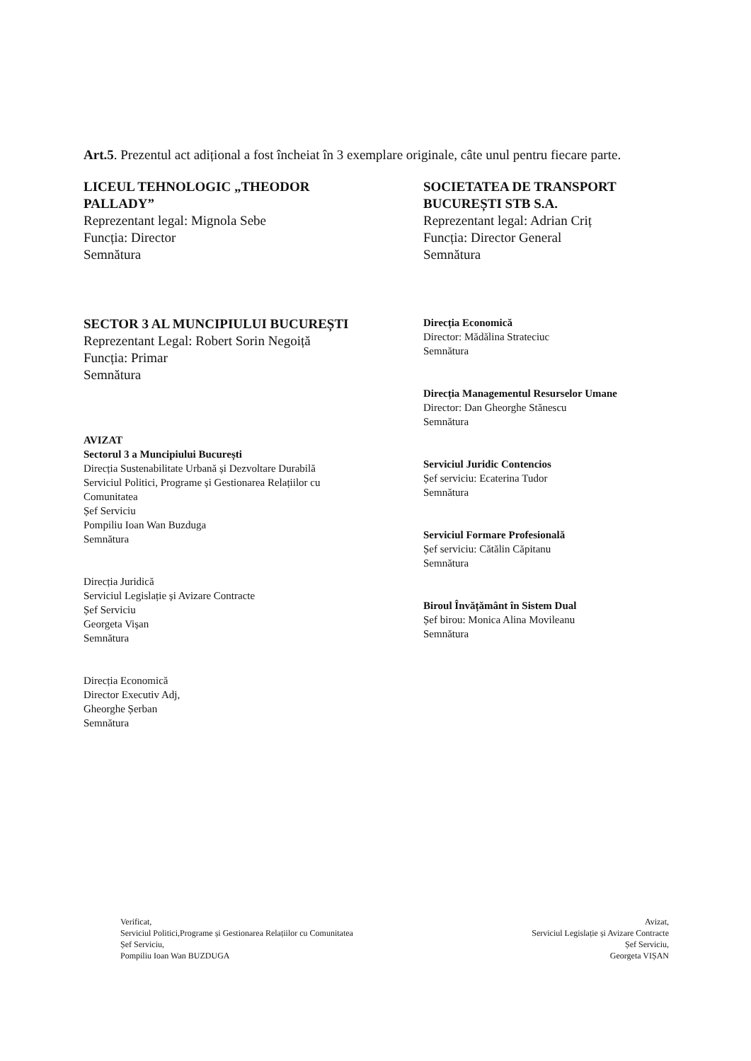Art.5. Prezentul act adițional a fost încheiat în 3 exemplare originale, câte unul pentru fiecare parte.
LICEUL TEHNOLOGIC „THEODOR
PALLADY”
Reprezentant legal: Mignola Sebe
Funcția: Director
Semnătura
SECTOR 3 AL MUNCIPIULUI BUCUREȘTI
Reprezentant Legal: Robert Sorin Negoiță
Funcția: Primar
Semnătura
AVIZAT
Sectorul 3 a Muncipiului București
Direcția Sustenabilitate Urbană și Dezvoltare Durabilă
Serviciul Politici, Programe și Gestionarea Relațiilor cu
Comunitatea
Șef Serviciu
Pompiliu Ioan Wan Buzduga
Semnătura
Direcția Juridică
Serviciul Legislație și Avizare Contracte
Șef Serviciu
Georgeta Vișan
Semnătura
Direcția Economică
Director Executiv Adj,
Gheorghe Șerban
Semnătura
SOCIETATEA DE TRANSPORT
BUCUREȘTI STB S.A.
Reprezentant legal: Adrian Criț
Funcția: Director General
Semnătura
Direcția Economică
Director: Mădălina Strateciuc
Semnătura
Direcția Managementul Resurselor Umane
Director: Dan Gheorghe Stănescu
Semnătura
Serviciul Juridic Contencios
Șef serviciu: Ecaterina Tudor
Semnătura
Serviciul Formare Profesională
Șef serviciu: Cătălin Căpitanu
Semnătura
Biroul Învățământ în Sistem Dual
Șef birou: Monica Alina Movileanu
Semnătura
Verificat,
Serviciul Politici,Programe și Gestionarea Relațiilor cu Comunitatea
Șef Serviciu,
Pompiliu Ioan Wan BUZDUGA
Avizat,
Serviciul Legislație și Avizare Contracte
Șef Serviciu,
Georgeta VIȘAN